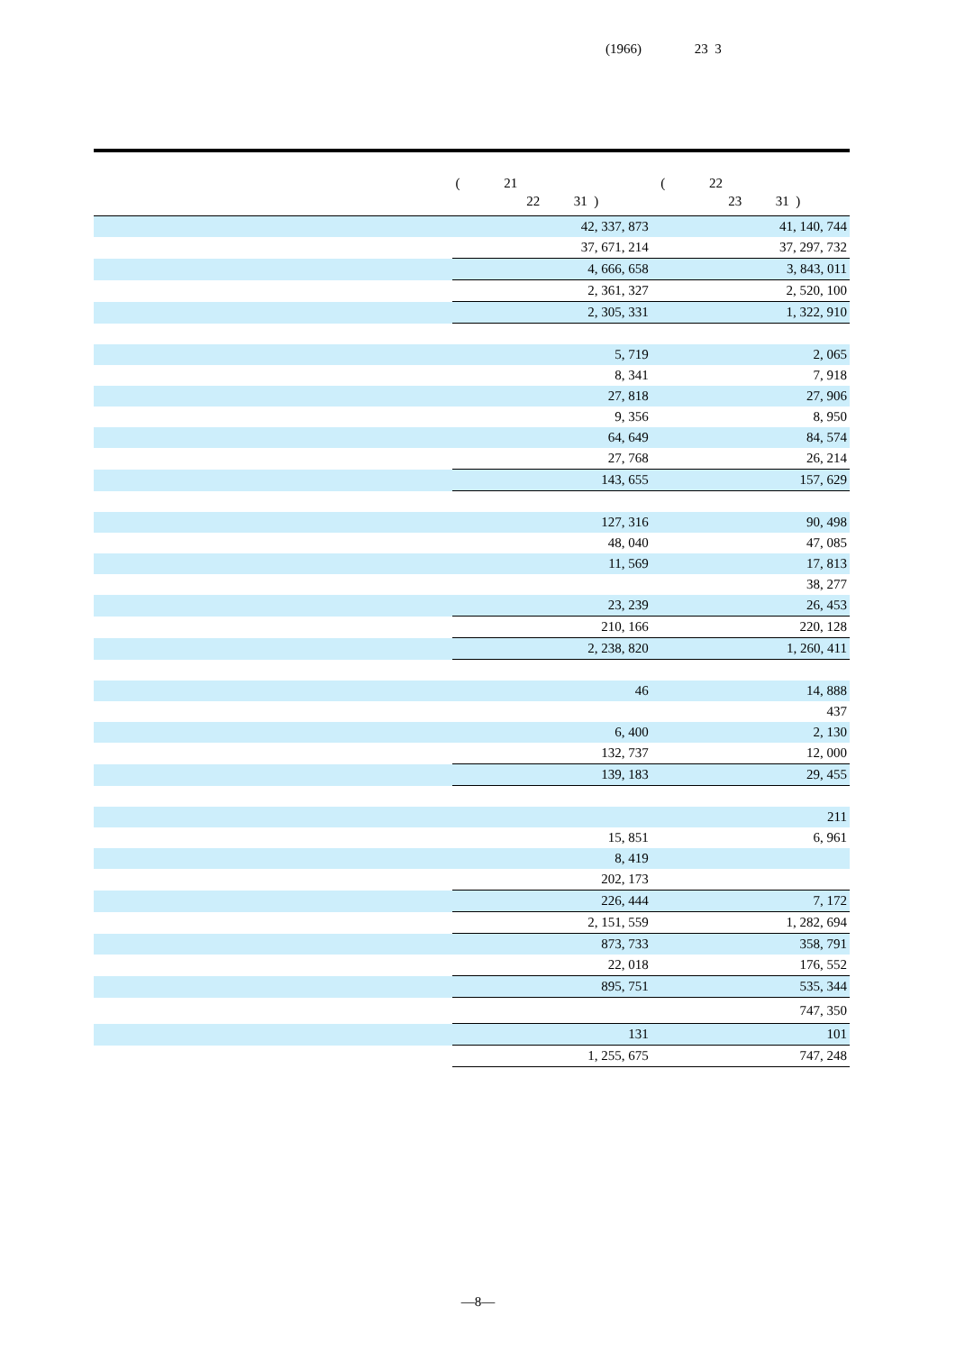(1966) 23 3
| | ( 21 | ( 22 |
| --- | --- | --- |
| | 22 31 ) | 23 31 ) |
| | 42, 337, 873 | 41, 140, 744 |
| | 37, 671, 214 | 37, 297, 732 |
| | 4, 666, 658 | 3, 843, 011 |
| | 2, 361, 327 | 2, 520, 100 |
| | 2, 305, 331 | 1, 322, 910 |
| | 5, 719 | 2, 065 |
| | 8, 341 | 7, 918 |
| | 27, 818 | 27, 906 |
| | 9, 356 | 8, 950 |
| | 64, 649 | 84, 574 |
| | 27, 768 | 26, 214 |
| | 143, 655 | 157, 629 |
| | 127, 316 | 90, 498 |
| | 48, 040 | 47, 085 |
| | 11, 569 | 17, 813 |
| | | 38, 277 |
| | 23, 239 | 26, 453 |
| | 210, 166 | 220, 128 |
| | 2, 238, 820 | 1, 260, 411 |
| | 46 | 14, 888 |
| | | 437 |
| | 6, 400 | 2, 130 |
| | 132, 737 | 12, 000 |
| | 139, 183 | 29, 455 |
| | | 211 |
| | 15, 851 | 6, 961 |
| | 8, 419 | |
| | 202, 173 | |
| | 226, 444 | 7, 172 |
| | 2, 151, 559 | 1, 282, 694 |
| | 873, 733 | 358, 791 |
| | 22, 018 | 176, 552 |
| | 895, 751 | 535, 344 |
| | | 747, 350 |
| | 131 | 101 |
| | 1, 255, 675 | 747, 248 |
—8—